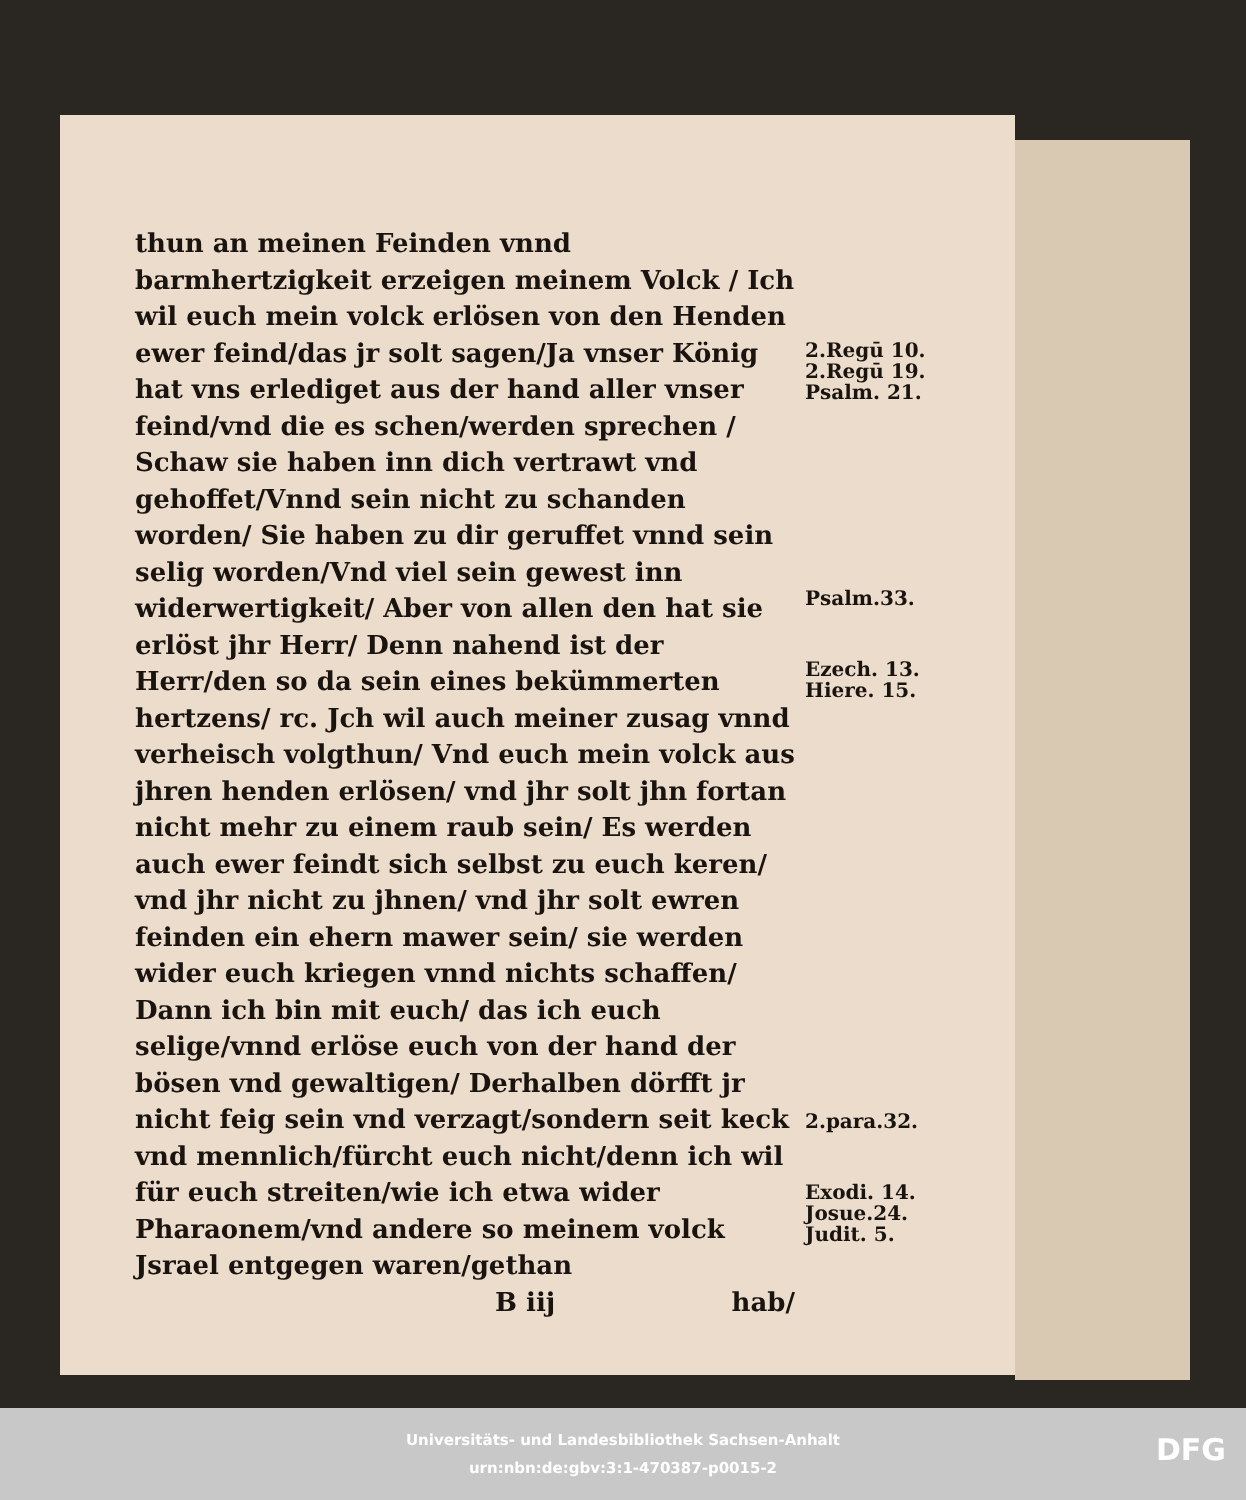thun an meinen Feinden vnnd barmhertzigkeit erzeigen meinem Volck / Ich wil euch mein volck erlösen von den Henden ewer feind/das jr solt sagen/Ja vnser König hat vns erlediget aus der hand aller vnser feind/vnd die es schen/werden sprechen / Schaw sie haben inn dich vertrawt vnd gehoffet/Vnnd sein nicht zu schanden worden/ Sie haben zu dir geruffet vnnd sein selig worden/Vnd viel sein gewest inn widerwertigkeit/ Aber von allen den hat sie erlöst jhr Herr/ Denn nahend ist der Herr/den so da sein eines bekümmerten hertzens/ rc. Jch wil auch meiner zusag vnnd verheisch volgthun/ Vnd euch mein volck aus jhren henden erlösen/ vnd jhr solt jhn fortan nicht mehr zu einem raub sein/ Es werden auch ewer feindt sich selbst zu euch keren/ vnd jhr nicht zu jhnen/ vnd jhr solt ewren feinden ein ehern mawer sein/ sie werden wider euch kriegen vnnd nichts schaffen/ Dann ich bin mit euch/ das ich euch selige/vnnd erlöse euch von der hand der bösen vnd gewaltigen/ Derhalben dörfft jr nicht feig sein vnd verzagt/sondern seit keck vnd mennlich/fürcht euch nicht/denn ich wil für euch streiten/wie ich etwa wider Pharaonem/vnd andere so meinem volck Jsrael entgegen waren/gethan
B iij hab/
2.Regū 10.
2.Regū 19.
Psalm. 21.
Psalm.33.
Ezech. 13.
Hiere. 15.
2.para.32.
Exodi. 14.
Josue.24.
Judit. 5.
Universitäts- und Landesbibliothek Sachsen-Anhalt
urn:nbn:de:gbv:3:1-470387-p0015-2
DFG